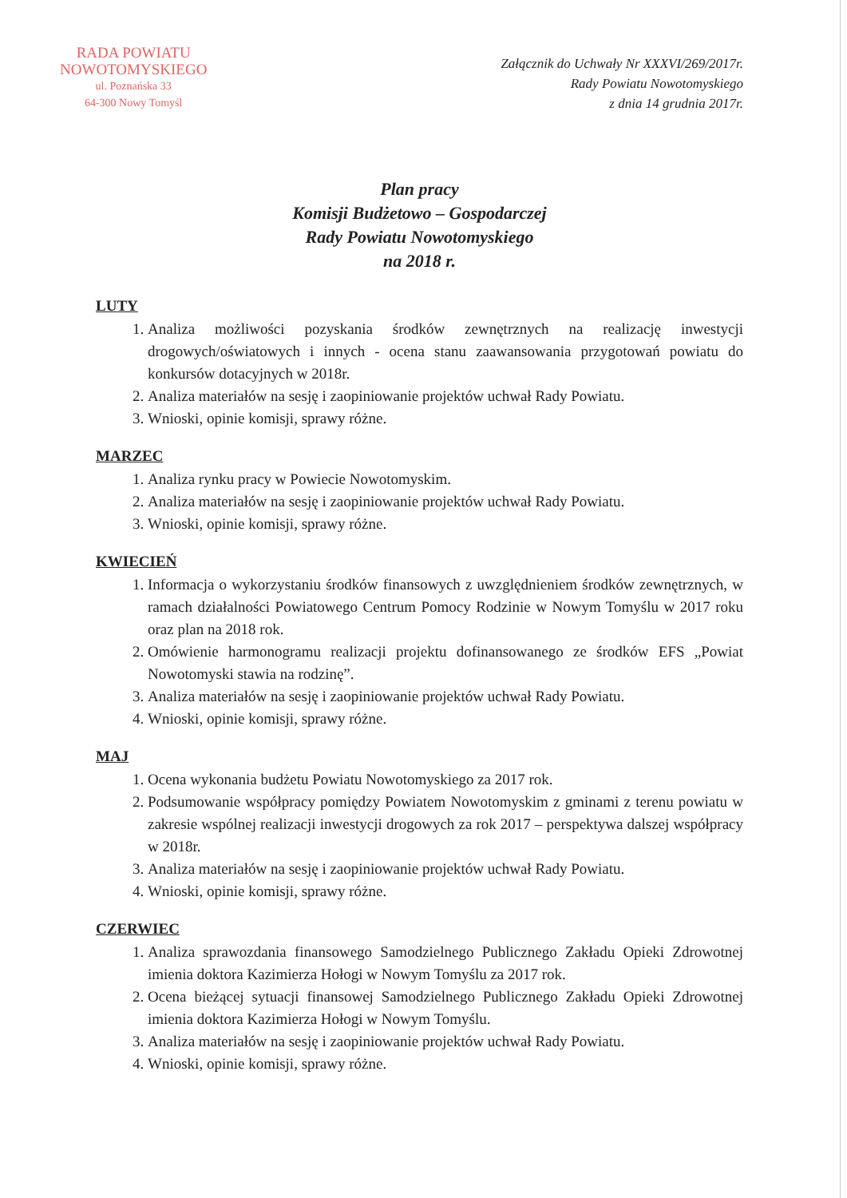RADA POWIATU
NOWOTOMYSKIEGO
ul. Poznańska 33
64-300 Nowy Tomyśl
Załącznik do Uchwały Nr XXXVI/269/2017r.
Rady Powiatu Nowotomyskiego
z dnia 14 grudnia 2017r.
Plan pracy
Komisji Budżetowo – Gospodarczej
Rady Powiatu Nowotomyskiego
na 2018 r.
LUTY
1. Analiza możliwości pozyskania środków zewnętrznych na realizację inwestycji drogowych/oświatowych i innych - ocena stanu zaawansowania przygotowań powiatu do konkursów dotacyjnych w 2018r.
2. Analiza materiałów na sesję i zaopiniowanie projektów uchwał Rady Powiatu.
3. Wnioski, opinie komisji, sprawy różne.
MARZEC
1. Analiza rynku pracy w Powiecie Nowotomyskim.
2. Analiza materiałów na sesję i zaopiniowanie projektów uchwał Rady Powiatu.
3. Wnioski, opinie komisji, sprawy różne.
KWIECIEŃ
1. Informacja o wykorzystaniu środków finansowych z uwzględnieniem środków zewnętrznych, w ramach działalności Powiatowego Centrum Pomocy Rodzinie w Nowym Tomyślu w 2017 roku oraz plan na 2018 rok.
2. Omówienie harmonogramu realizacji projektu dofinansowanego ze środków EFS „Powiat Nowotomyski stawia na rodzinę”.
3. Analiza materiałów na sesję i zaopiniowanie projektów uchwał Rady Powiatu.
4. Wnioski, opinie komisji, sprawy różne.
MAJ
1. Ocena wykonania budżetu Powiatu Nowotomyskiego za 2017 rok.
2. Podsumowanie współpracy pomiędzy Powiatem Nowotomyskim z gminami z terenu powiatu w zakresie wspólnej realizacji inwestycji drogowych za rok 2017 – perspektywa dalszej współpracy w 2018r.
3. Analiza materiałów na sesję i zaopiniowanie projektów uchwał Rady Powiatu.
4. Wnioski, opinie komisji, sprawy różne.
CZERWIEC
1. Analiza sprawozdania finansowego Samodzielnego Publicznego Zakładu Opieki Zdrowotnej imienia doktora Kazimierza Hołogi w Nowym Tomyślu za 2017 rok.
2. Ocena bieżącej sytuacji finansowej Samodzielnego Publicznego Zakładu Opieki Zdrowotnej imienia doktora Kazimierza Hołogi w Nowym Tomyślu.
3. Analiza materiałów na sesję i zaopiniowanie projektów uchwał Rady Powiatu.
4. Wnioski, opinie komisji, sprawy różne.